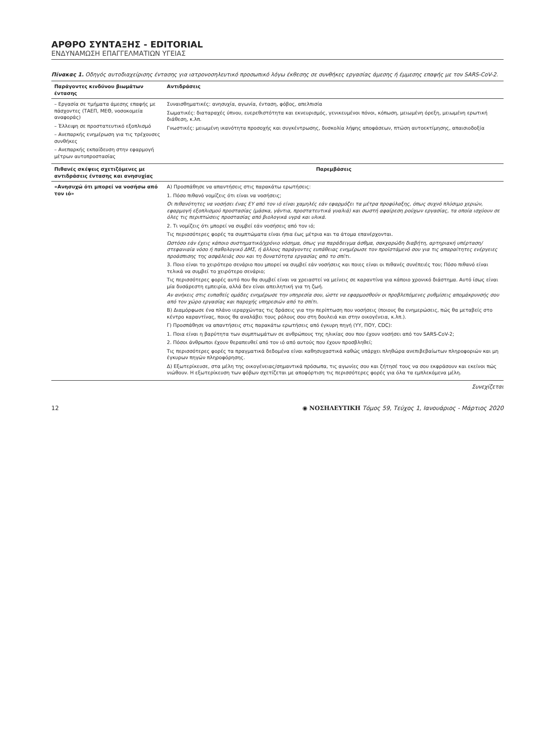ΑΡΘΡΟ ΣΥΝΤΑΞΗΣ - EDITORIAL
ΕΝΔΥΝΑΜΩΣΗ ΕΠΑΓΓΕΛΜΑΤΙΩΝ ΥΓΕΙΑΣ
Πίνακας 1. Οδηγός αυτοδιαχείρισης έντασης για ιατρονοσηλευτικό προσωπικό λόγω έκθεσης σε συνθήκες εργασίας άμεσης ή έμμεσης επαφής με τον SARS-CoV-2.
| Παράγοντες κινδύνου βιωμάτων έντασης | Αντιδράσεις |
| --- | --- |
| – Εργασία σε τμήματα άμεσης επαφής με πάσχοντες (ΤΑΕΠ, ΜΕΘ, νοσοκομεία αναφοράς) – Έλλειψη σε προστατευτικό εξοπλισμό – Ανεπαρκής ενημέρωση για τις τρέχουσες συνθήκες – Ανεπαρκής εκπαίδευση στην εφαρμογή μέτρων αυτοπροστασίας | Συναισθηματικές: ανησυχία, αγωνία, ένταση, φόβος, απελπισία Σωματικές: διαταραχές ύπνου, ευερεθιστότητα και εκνευρισμός, γενικευμένοι πόνοι, κόπωση, μειωμένη όρεξη, μειωμένη ερωτική διάθεση, κ.λπ. Γνωστικές: μειωμένη ικανότητα προσοχής και συγκέντρωσης, δυσκολία λήψης αποφάσεων, πτώση αυτοεκτίμησης, απαισιοδοξία |
| Πιθανές σκέψεις σχετιζόμενες με αντιδράσεις έντασης και ανησυχίας | Παρεμβάσεις |
| «Ανησυχώ ότι μπορεί να νοσήσω από τον ιό» | Α) Προσπάθησε να απαντήσεις στις παρακάτω ερωτήσεις: 1. Πόσο πιθανό νομίζεις ότι είναι να νοσήσεις; Οι πιθανότητες να νοσήσει ένας ΕΥ από τον ιό είναι χαμηλές εάν εφαρμόζει τα μέτρα προφύλαξης, όπως συχνό πλύσιμο χεριών, εφαρμογή εξοπλισμού προστασίας (μάσκα, γάντια, προστατευτικά γυαλιά) και σωστή αφαίρεση ρούχων εργασίας, τα οποία ισχύουν σε όλες τις περιπτώσεις προστασίας από βιολογικά υγρά και υλικά. 2. Τι νομίζεις ότι μπορεί να συμβεί εάν νοσήσεις από τον ιό; Τις περισσότερες φορές τα συμπτώματα είναι ήπια έως μέτρια και τα άτομα επανέρχονται. Ωστόσο εάν έχεις κάποιο συστηματικό/χρόνιο νόσημα, όπως για παράδειγμα άσθμα, σακχαρώδη διαβήτη, αρτηριακή υπέρταση/στεφανιαία νόσο ή παθολογικό ΔΜΣ, ή άλλους παράγοντες ευπάθειας ενημέρωσε τον προϊστάμενό σου για τις απαραίτητες ενέργειες προάσπισης της ασφάλειάς σου και τη δυνατότητα εργασίας από το σπίτι. 3. Ποιο είναι το χειρότερο σενάριο που μπορεί να συμβεί εάν νοσήσεις και ποιες είναι οι πιθανές συνέπειές του; Πόσο πιθανό είναι τελικά να συμβεί το χειρότερο σενάριο; Τις περισσότερες φορές αυτό που θα συμβεί είναι να χρειαστεί να μείνεις σε καραντίνα για κάποιο χρονικό διάστημα. Αυτό ίσως είναι μία δυσάρεστη εμπειρία, αλλά δεν είναι απειλητική για τη ζωή. Αν ανήκεις στις ευπαθείς ομάδες ενημέρωσε την υπηρεσία σου, ώστε να εφαρμοσθούν οι προβλεπόμενες ρυθμίσεις απομάκρυνσής σου από τον χώρο εργασίας και παροχής υπηρεσιών από το σπίτι. Β) Διαμόρφωσε ένα πλάνο ιεραρχώντας τις δράσεις για την περίπτωση που νοσήσεις (ποιους θα ενημερώσεις, πώς θα μεταβείς στο κέντρο καραντίνας, ποιος θα αναλάβει τους ρόλους σου στη δουλειά και στην οικογένεια, κ.λπ.). Γ) Προσπάθησε να απαντήσεις στις παρακάτω ερωτήσεις από έγκυρη πηγή (ΥΥ, ΠΟΥ, CDC): 1. Ποια είναι η βαρύτητα των συμπτωμάτων σε ανθρώπους της ηλικίας σου που έχουν νοσήσει από τον SARS-CoV-2; 2. Πόσοι άνθρωποι έχουν θεραπευθεί από τον ιό από αυτούς που έχουν προσβληθεί; Τις περισσότερες φορές τα πραγματικά δεδομένα είναι καθησυχαστικά καθώς υπάρχει πληθώρα ανεπιβεβαίωτων πληροφοριών και μη έγκυρων πηγών πληροφόρησης. Δ) Εξωτερίκευσε, στα μέλη της οικογένειας/σημαντικά πρόσωπα, τις αγωνίες σου και ζήτησέ τους να σου εκφράσουν και εκείνοι πώς νιώθουν. Η εξωτερίκευση των φόβων σχετίζεται με αποφόρτιση τις περισσότερες φορές για όλα τα εμπλεκόμενα μέλη. |
Συνεχίζεται
12 ◉ ΝΟΣΗΛΕΥΤΙΚΗ Τόμος 59, Τεύχος 1, Ιανουάριος - Μάρτιος 2020